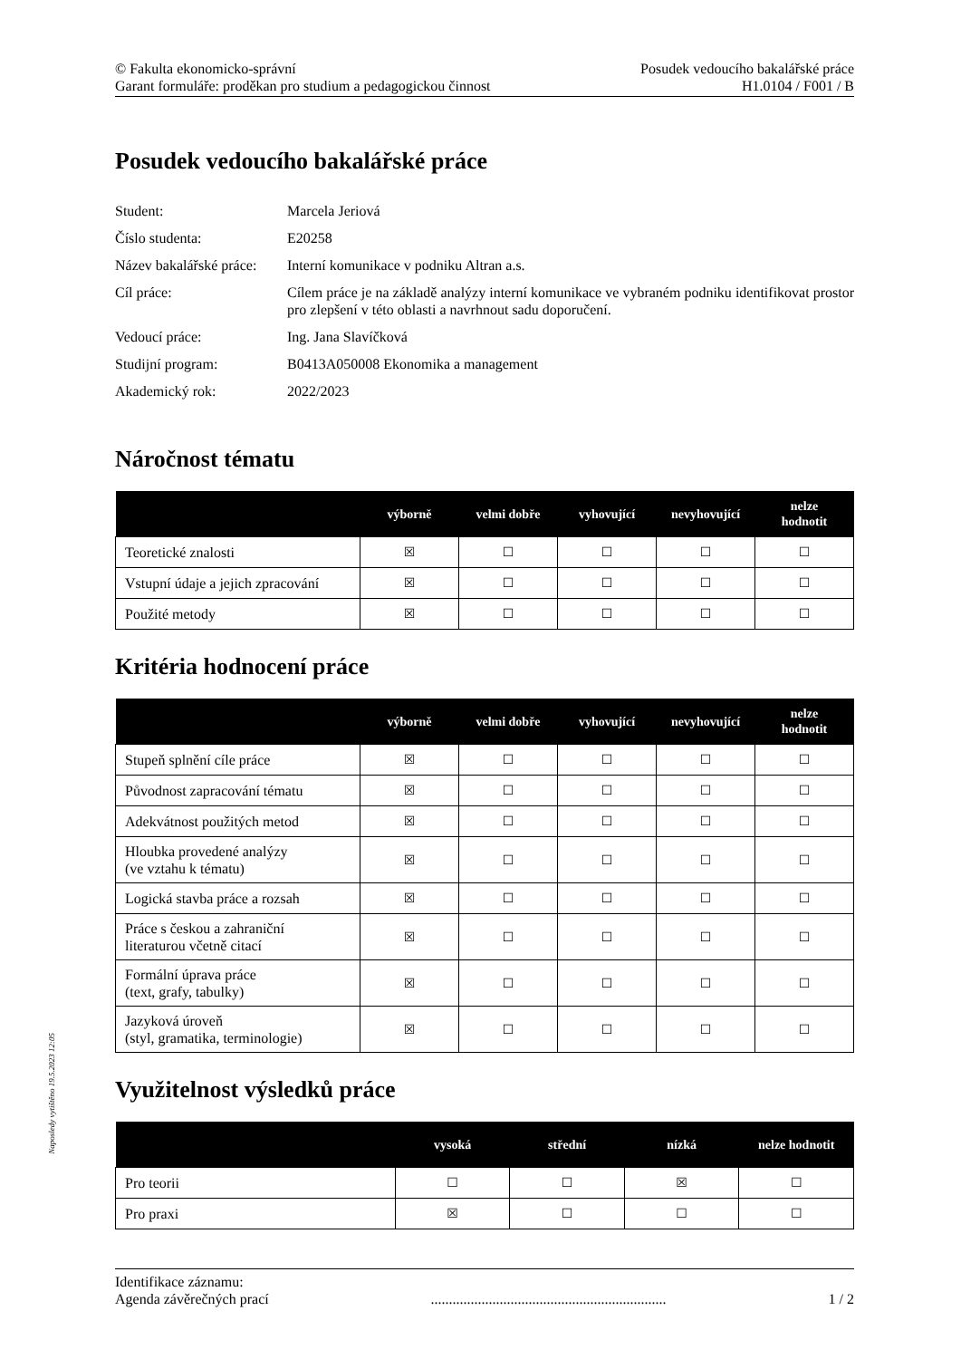© Fakulta ekonomicko-správní
Garant formuláře: proděkan pro studium a pedagogickou činnost
Posudek vedoucího bakalářské práce
H1.0104 / F001 / B
Posudek vedoucího bakalářské práce
| Student: | Marcela Jeriová |
| Číslo studenta: | E20258 |
| Název bakalářské práce: | Interní komunikace v podniku Altran a.s. |
| Cíl práce: | Cílem práce je na základě analýzy interní komunikace ve vybraném podniku identifikovat prostor pro zlepšení v této oblasti a navrhnout sadu doporučení. |
| Vedoucí práce: | Ing. Jana Slavíčková |
| Studijní program: | B0413A050008 Ekonomika a management |
| Akademický rok: | 2022/2023 |
Náročnost tématu
| | výborně | velmi dobře | vyhovující | nevyhovující | nelze hodnotit |
| --- | --- | --- | --- | --- | --- |
| Teoretické znalosti | ☒ | ☐ | ☐ | ☐ | ☐ |
| Vstupní údaje a jejich zpracování | ☒ | ☐ | ☐ | ☐ | ☐ |
| Použité metody | ☒ | ☐ | ☐ | ☐ | ☐ |
Kritéria hodnocení práce
| | výborně | velmi dobře | vyhovující | nevyhovující | nelze hodnotit |
| --- | --- | --- | --- | --- | --- |
| Stupeň splnění cíle práce | ☒ | ☐ | ☐ | ☐ | ☐ |
| Původnost zapracování tématu | ☒ | ☐ | ☐ | ☐ | ☐ |
| Adekvátnost použitých metod | ☒ | ☐ | ☐ | ☐ | ☐ |
| Hloubka provedené analýzy (ve vztahu k tématu) | ☒ | ☐ | ☐ | ☐ | ☐ |
| Logická stavba práce a rozsah | ☒ | ☐ | ☐ | ☐ | ☐ |
| Práce s českou a zahraniční literaturou včetně citací | ☒ | ☐ | ☐ | ☐ | ☐ |
| Formální úprava práce (text, grafy, tabulky) | ☒ | ☐ | ☐ | ☐ | ☐ |
| Jazyková úroveň (styl, gramatika, terminologie) | ☒ | ☐ | ☐ | ☐ | ☐ |
Využitelnost výsledků práce
| | vysoká | střední | nízká | nelze hodnotit |
| --- | --- | --- | --- | --- |
| Pro teorii | ☐ | ☐ | ☒ | ☐ |
| Pro praxi | ☒ | ☐ | ☐ | ☐ |
Naposledy vytištěno 19.5.2023 12:05
Identifikace záznamu:
Agenda závěrečných prací................................................................. 1 / 2